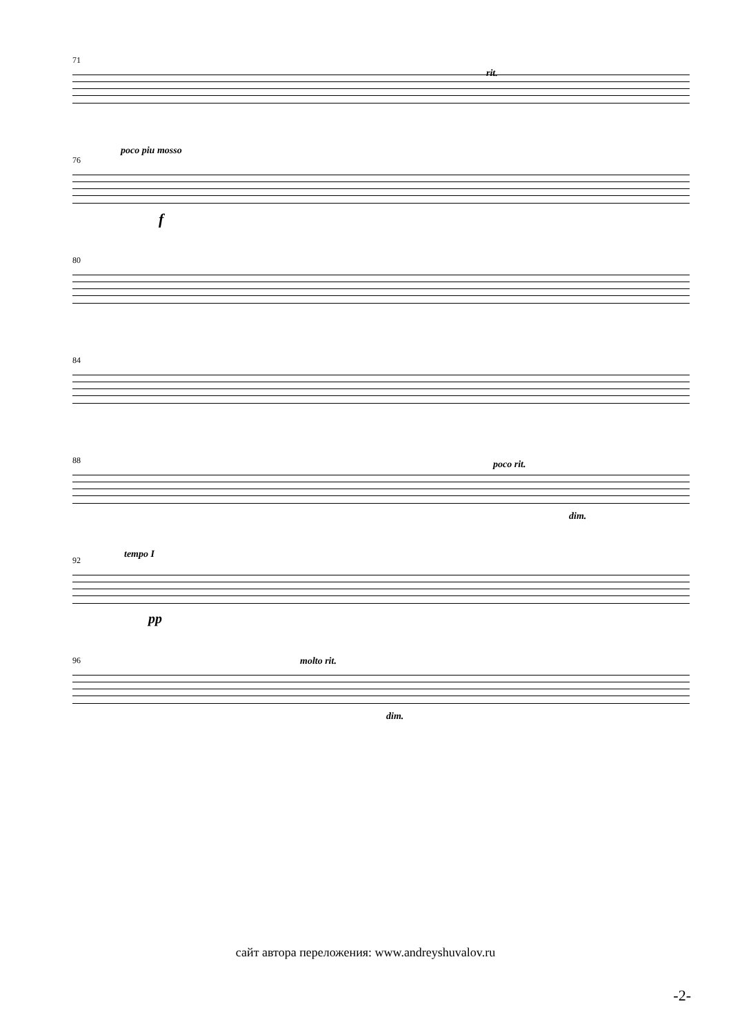71
rit.
76
poco piu mosso
f
80
84
88 poco rit.
dim.
92
tempo I
pp
96 molto rit.
dim.
сайт автора переложения: www.andreyshuvalov.ru
-2-